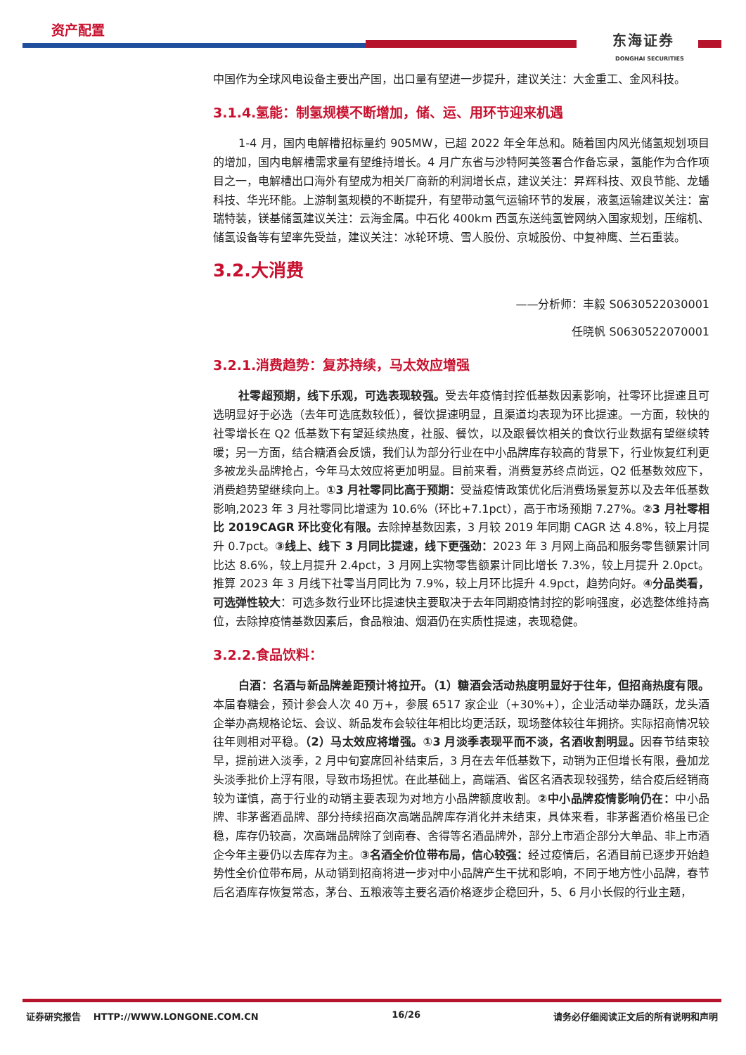资产配置
东海证券
DONGHAI SECURITIES
中国作为全球风电设备主要出产国，出口量有望进一步提升，建议关注：大金重工、金风科技。
3.1.4.氢能：制氢规模不断增加，储、运、用环节迎来机遇
1-4 月，国内电解槽招标量约 905MW，已超 2022 年全年总和。随着国内风光储氢规划项目的增加，国内电解槽需求量有望维持增长。4 月广东省与沙特阿美签署合作备忘录，氢能作为合作项目之一，电解槽出口海外有望成为相关厂商新的利润增长点，建议关注：昇辉科技、双良节能、龙蟠科技、华光环能。上游制氢规模的不断提升，有望带动氢气运输环节的发展，液氢运输建议关注：富瑞特装，镁基储氢建议关注：云海金属。中石化 400km 西氢东送纯氢管网纳入国家规划，压缩机、储氢设备等有望率先受益，建议关注：冰轮环境、雪人股份、京城股份、中复神鹰、兰石重装。
3.2.大消费
——分析师：丰毅 S0630522030001
任晓帆 S0630522070001
3.2.1.消费趋势：复苏持续，马太效应增强
社零超预期，线下乐观，可选表现较强。受去年疫情封控低基数因素影响，社零环比提速且可选明显好于必选（去年可选底数较低），餐饮提速明显，且渠道均表现为环比提速。一方面，较快的社零增长在 Q2 低基数下有望延续热度，社服、餐饮，以及跟餐饮相关的食饮行业数据有望继续转暖；另一方面，结合糖酒会反馈，我们认为部分行业在中小品牌库存较高的背景下，行业恢复红利更多被龙头品牌抢占，今年马太效应将更加明显。目前来看，消费复苏终点尚远，Q2 低基数效应下，消费趋势望继续向上。①3 月社零同比高于预期：受益疫情政策优化后消费场景复苏以及去年低基数影响,2023 年 3 月社零同比增速为 10.6%（环比+7.1pct），高于市场预期 7.27%。②3 月社零相比 2019CAGR 环比变化有限。去除掉基数因素，3 月较 2019 年同期 CAGR 达 4.8%，较上月提升 0.7pct。③线上、线下 3 月同比提速，线下更强劲：2023 年 3 月网上商品和服务零售额累计同比达 8.6%，较上月提升 2.4pct，3 月网上实物零售额累计同比增长 7.3%，较上月提升 2.0pct。推算 2023 年 3 月线下社零当月同比为 7.9%，较上月环比提升 4.9pct，趋势向好。④分品类看，可选弹性较大：可选多数行业环比提速快主要取决于去年同期疫情封控的影响强度，必选整体维持高位，去除掉疫情基数因素后，食品粮油、烟酒仍在实质性提速，表现稳健。
3.2.2.食品饮料：
白酒：名酒与新品牌差距预计将拉开。（1）糖酒会活动热度明显好于往年，但招商热度有限。本届春糖会，预计参会人次 40 万+，参展 6517 家企业（+30%+），企业活动举办踊跃，龙头酒企举办高规格论坛、会议、新品发布会较往年相比均更活跃，现场整体较往年拥挤。实际招商情况较往年则相对平稳。（2）马太效应将增强。①3 月淡季表现平而不淡，名酒收割明显。因春节结束较早，提前进入淡季，2 月中旬宴席回补结束后，3 月在去年低基数下，动销为正但增长有限，叠加龙头淡季批价上浮有限，导致市场担忧。在此基础上，高端酒、省区名酒表现较强势，结合疫后经销商较为谨慎，高于行业的动销主要表现为对地方小品牌额度收割。②中小品牌疫情影响仍在：中小品牌、非茅酱酒品牌、部分持续招商次高端品牌库存消化并未结束，具体来看，非茅酱酒价格虽已企稳，库存仍较高，次高端品牌除了剑南春、舍得等名酒品牌外，部分上市酒企部分大单品、非上市酒企今年主要仍以去库存为主。③名酒全价位带布局，信心较强：经过疫情后，名酒目前已逐步开始趋势性全价位带布局，从动销到招商将进一步对中小品牌产生干扰和影响，不同于地方性小品牌，春节后名酒库存恢复常态，茅台、五粮液等主要名酒价格逐步企稳回升，5、6 月小长假的行业主题，
证券研究报告 HTTP://WWW.LONGONE.COM.CN 16/26 请务必仔细阅读正文后的所有说明和声明